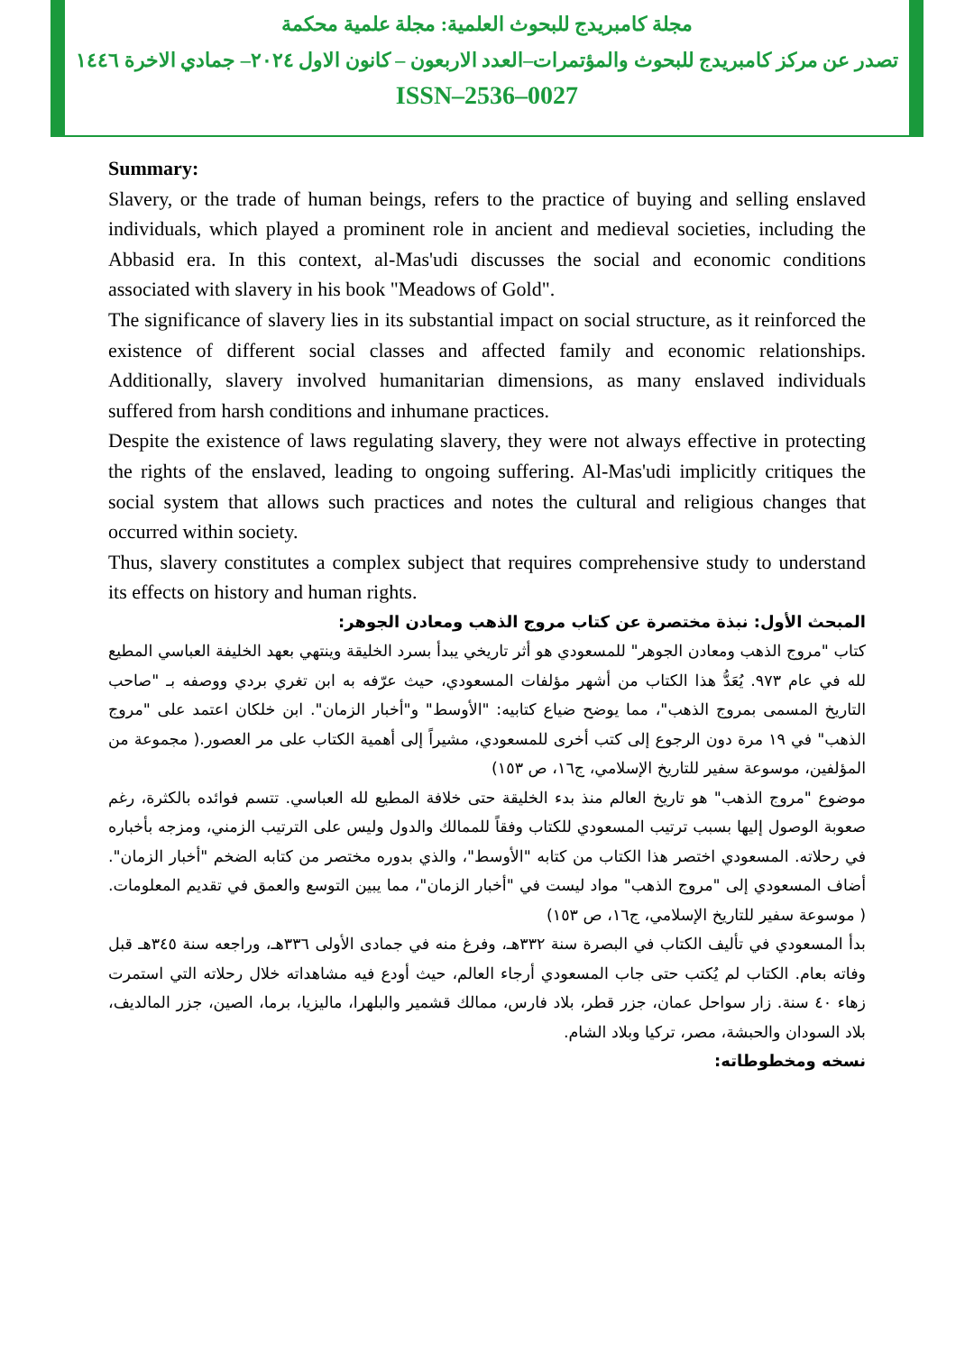مجلة كامبريدج للبحوث العلمية: مجلة علمية محكمة
تصدر عن مركز كامبريدج للبحوث والمؤتمرات–العدد الاربعون – كانون الاول ٢٠٢٤– جمادي الاخرة ١٤٤٦
ISSN–2536–0027
Summary:
Slavery, or the trade of human beings, refers to the practice of buying and selling enslaved individuals, which played a prominent role in ancient and medieval societies, including the Abbasid era. In this context, al-Mas'udi discusses the social and economic conditions associated with slavery in his book "Meadows of Gold".
The significance of slavery lies in its substantial impact on social structure, as it reinforced the existence of different social classes and affected family and economic relationships. Additionally, slavery involved humanitarian dimensions, as many enslaved individuals suffered from harsh conditions and inhumane practices.
Despite the existence of laws regulating slavery, they were not always effective in protecting the rights of the enslaved, leading to ongoing suffering. Al-Mas'udi implicitly critiques the social system that allows such practices and notes the cultural and religious changes that occurred within society.
Thus, slavery constitutes a complex subject that requires comprehensive study to understand its effects on history and human rights.
المبحث الأول: نبذة مختصرة عن كتاب مروج الذهب ومعادن الجوهر:
كتاب "مروج الذهب ومعادن الجوهر" للمسعودي هو أثر تاريخي يبدأ بسرد الخليقة وينتهي بعهد الخليفة العباسي المطيع لله في عام ٩٧٣. يُعَدُّ هذا الكتاب من أشهر مؤلفات المسعودي، حيث عرّفه به ابن تغري بردي ووصفه بـ "صاحب التاريخ المسمى بمروج الذهب"، مما يوضح ضياع كتابيه: "الأوسط" و"أخبار الزمان". ابن خلكان اعتمد على "مروج الذهب" في ١٩ مرة دون الرجوع إلى كتب أخرى للمسعودي، مشيراً إلى أهمية الكتاب على مر العصور.( مجموعة من المؤلفين، موسوعة سفير للتاريخ الإسلامي، ج١٦، ص ١٥٣)
موضوع "مروج الذهب" هو تاريخ العالم منذ بدء الخليقة حتى خلافة المطيع لله العباسي. تتسم فوائده بالكثرة، رغم صعوبة الوصول إليها بسبب ترتيب المسعودي للكتاب وفقاً للممالك والدول وليس على الترتيب الزمني، ومزجه بأخباره في رحلاته. المسعودي اختصر هذا الكتاب من كتابه "الأوسط"، والذي بدوره مختصر من كتابه الضخم "أخبار الزمان". أضاف المسعودي إلى "مروج الذهب" مواد ليست في "أخبار الزمان"، مما يبين التوسع والعمق في تقديم المعلومات. ( موسوعة سفير للتاريخ الإسلامي، ج١٦، ص ١٥٣)
بدأ المسعودي في تأليف الكتاب في البصرة سنة ٣٣٢هـ، وفرغ منه في جمادى الأولى ٣٣٦هـ، وراجعه سنة ٣٤٥هـ قبل وفاته بعام. الكتاب لم يُكتب حتى جاب المسعودي أرجاء العالم، حيث أودع فيه مشاهداته خلال رحلاته التي استمرت زهاء ٤٠ سنة. زار سواحل عمان، جزر قطر، بلاد فارس، ممالك قشمير والبلهرا، ماليزيا، برما، الصين، جزر المالديف، بلاد السودان والحبشة، مصر، تركيا وبلاد الشام.
نسخه ومخطوطاته: